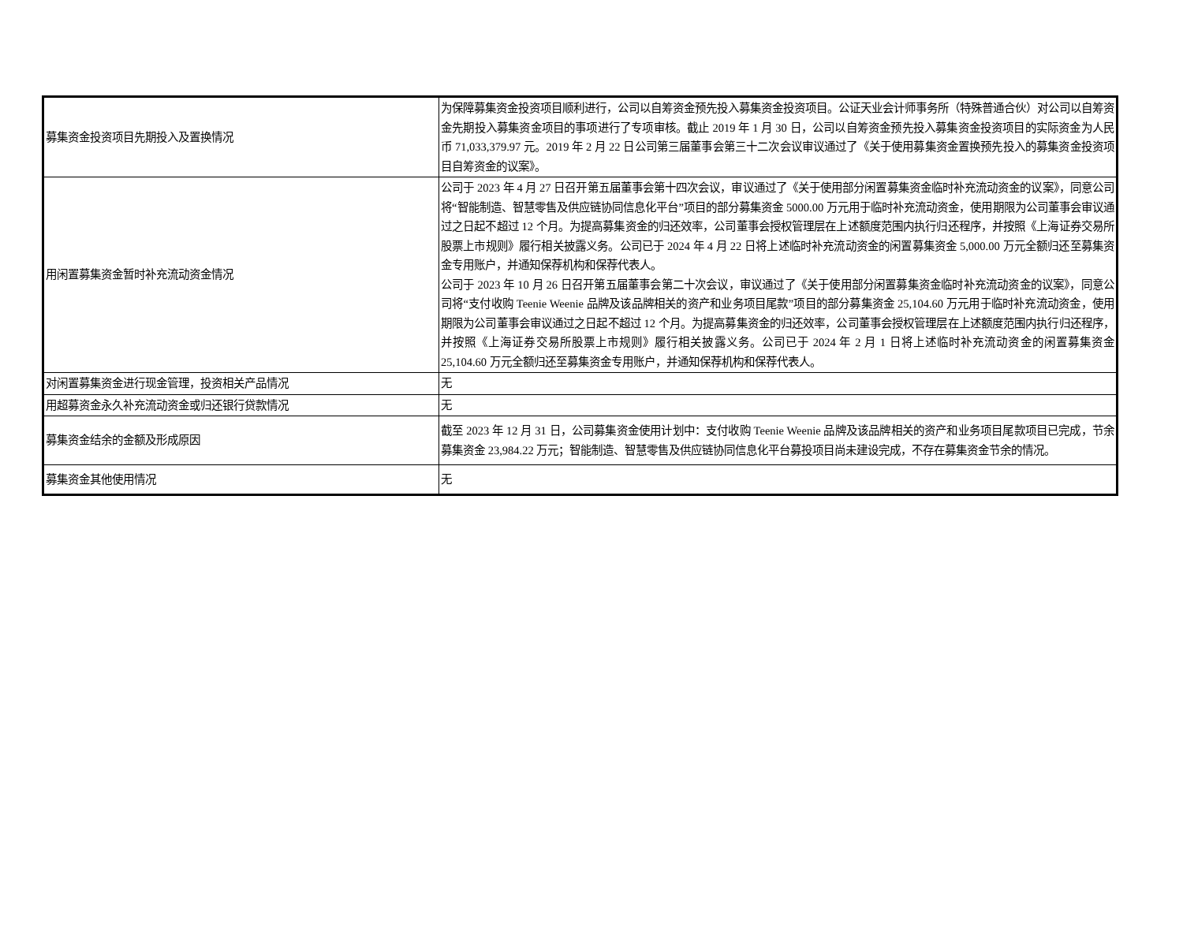| 募集资金投资项目先期投入及置换情况 | 为保障募集资金投资项目顺利进行，公司以自筹资金预先投入募集资金投资项目。公证天业会计师事务所（特殊普通合伙）对公司以自筹资金先期投入募集资金项目的事项进行了专项审核。截止 2019 年 1 月 30 日，公司以自筹资金预先投入募集资金投资项目的实际资金为人民币 71,033,379.97 元。2019 年 2 月 22 日公司第三届董事会第三十二次会议审议通过了《关于使用募集资金置换预先投入的募集资金投资项目自筹资金的议案》。 |
| 用闲置募集资金暂时补充流动资金情况 | 公司于 2023 年 4 月 27 日召开第五届董事会第十四次会议，审议通过了《关于使用部分闲置募集资金临时补充流动资金的议案》，同意公司将“智能制造、智慧零售及供应链协同信息化平台”项目的部分募集资金 5000.00 万元用于临时补充流动资金，使用期限为公司董事会审议通过之日起不超过 12 个月。为提高募集资金的归还效率，公司董事会授权管理层在上述额度范围内执行归还程序，并按照《上海证券交易所股票上市规则》履行相关披露义务。公司已于 2024 年 4 月 22 日将上述临时补充流动资金的闲置募集资金 5,000.00 万元全额归还至募集资金专用账户，并通知保荐机构和保荐代表人。 公司于 2023 年 10 月 26 日召开第五届董事会第二十次会议，审议通过了《关于使用部分闲置募集资金临时补充流动资金的议案》，同意公司将“支付收购 Teenie Weenie 品牌及该品牌相关的资产和业务项目尾款”项目的部分募集资金 25,104.60 万元用于临时补充流动资金，使用期限为公司董事会审议通过之日起不超过 12 个月。为提高募集资金的归还效率，公司董事会授权管理层在上述额度范围内执行归还程序，并按照《上海证券交易所股票上市规则》履行相关披露义务。公司已于 2024 年 2 月 1 日将上述临时补充流动资金的闲置募集资金 25,104.60 万元全额归还至募集资金专用账户，并通知保荐机构和保荐代表人。 |
| 对闲置募集资金进行现金管理，投资相关产品情况 | 无 |
| 用超募资金永久补充流动资金或归还银行贷款情况 | 无 |
| 募集资金结余的金额及形成原因 | 截至 2023 年 12 月 31 日，公司募集资金使用计划中：支付收购 Teenie Weenie 品牌及该品牌相关的资产和业务项目尾款项目已完成，节余募集资金 23,984.22 万元；智能制造、智慧零售及供应链协同信息化平台募投项目尚未建设完成，不存在募集资金节余的情况。 |
| 募集资金其他使用情况 | 无 |